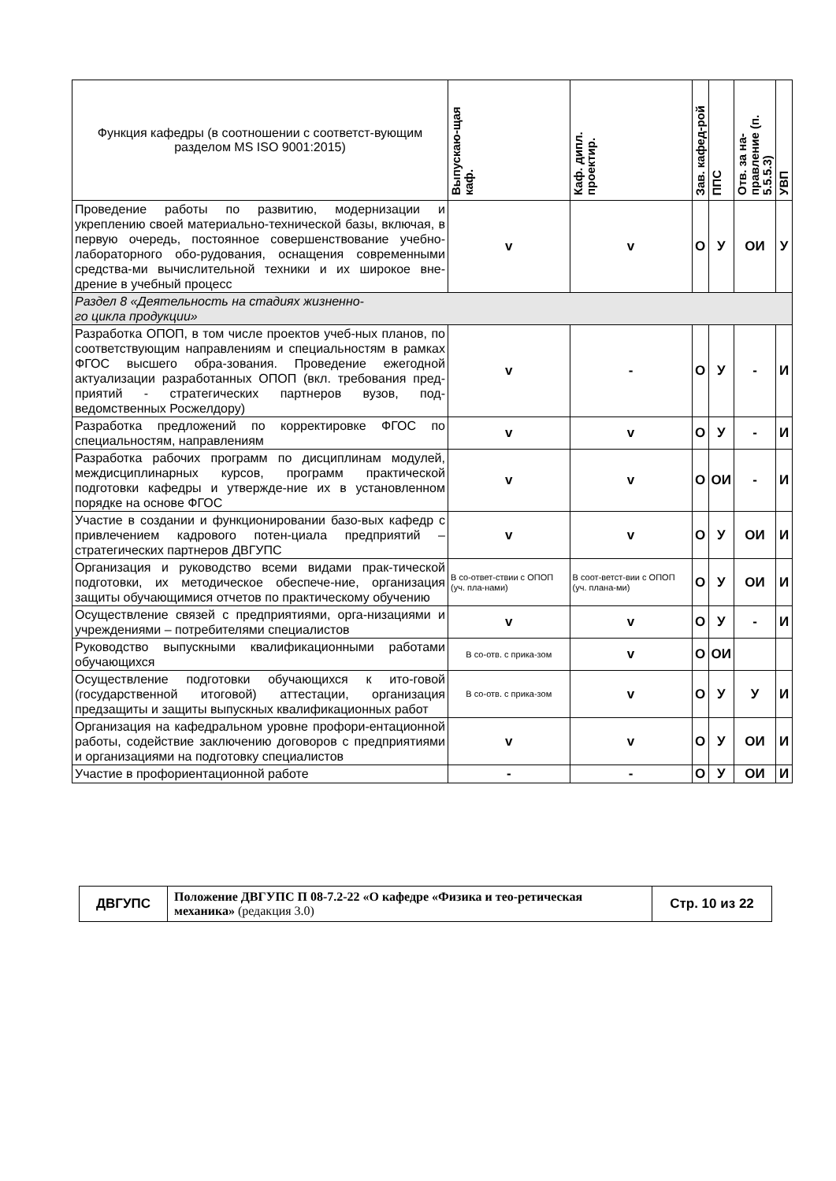| Функция кафедры (в соотношении с соответст-вующим разделом MS ISO 9001:2015) | Выпускаю-щая каф. | Каф. дипл. проектир. | Зав. кафед-рой | ППС | Отв. за на-правление (п. 5.5.5.3) | УВП |
| --- | --- | --- | --- | --- | --- | --- |
| Проведение работы по развитию, модернизации и укреплению своей материально-технической базы, включая, в первую очередь, постоянное совершенствование учебно-лабораторного обо-рудования, оснащения современными средства-ми вычислительной техники и их широкое вне-дрение в учебный процесс | v | v | О | У | ОИ | У |
| Раздел 8 «Деятельность на стадиях жизненно- го цикла продукции» | | | | | | |
| Разработка ОПОП, в том числе проектов учеб-ных планов, по соответствующим направлениям и специальностям в рамках ФГОС высшего обра-зования. Проведение ежегодной актуализации разработанных ОПОП (вкл. требования пред-приятий - стратегических партнеров вузов, под-ведомственных Росжелдору) | v | - | О | У | - | И |
| Разработка предложений по корректировке ФГОС по специальностям, направлениям | v | v | О | У | - | И |
| Разработка рабочих программ по дисциплинам модулей, междисциплинарных курсов, программ практической подготовки кафедры и утвержде-ние их в установленном порядке на основе ФГОС | v | v | О | ОИ | - | И |
| Участие в создании и функционировании базо-вых кафедр с привлечением кадрового потен-циала предприятий – стратегических партнеров ДВГУПС | v | v | О | У | ОИ | И |
| Организация и руководство всеми видами прак-тической подготовки, их методическое обеспече-ние, организация защиты обучающимися отчетов по практическому обучению | В со-ответ-ствии с ОПОП (уч. пла-нами) | В соот-ветст-вии с ОПОП (уч. плана-ми) | О | У | ОИ | И |
| Осуществление связей с предприятиями, орга-низациями и учреждениями – потребителями специалистов | v | v | О | У | - | И |
| Руководство выпускными квалификационными работами обучающихся | В со-отв. с прика-зом | v | О | ОИ | | |
| Осуществление подготовки обучающихся к ито-говой (государственной итоговой) аттестации, организация предзащиты и защиты выпускных квалификационных работ | В со-отв. с прика-зом | v | О | У | У | И |
| Организация на кафедральном уровне профори-ентационной работы, содействие заключению договоров с предприятиями и организациями на подготовку специалистов | v | v | О | У | ОИ | И |
| Участие в профориентационной работе | - | - | О | У | ОИ | И |
| ДВГУПС | Положение ДВГУПС П 08-7.2-22 «О кафедре «Физика и тео-ретическая механика» (редакция 3.0) | Стр. 10 из 22 |